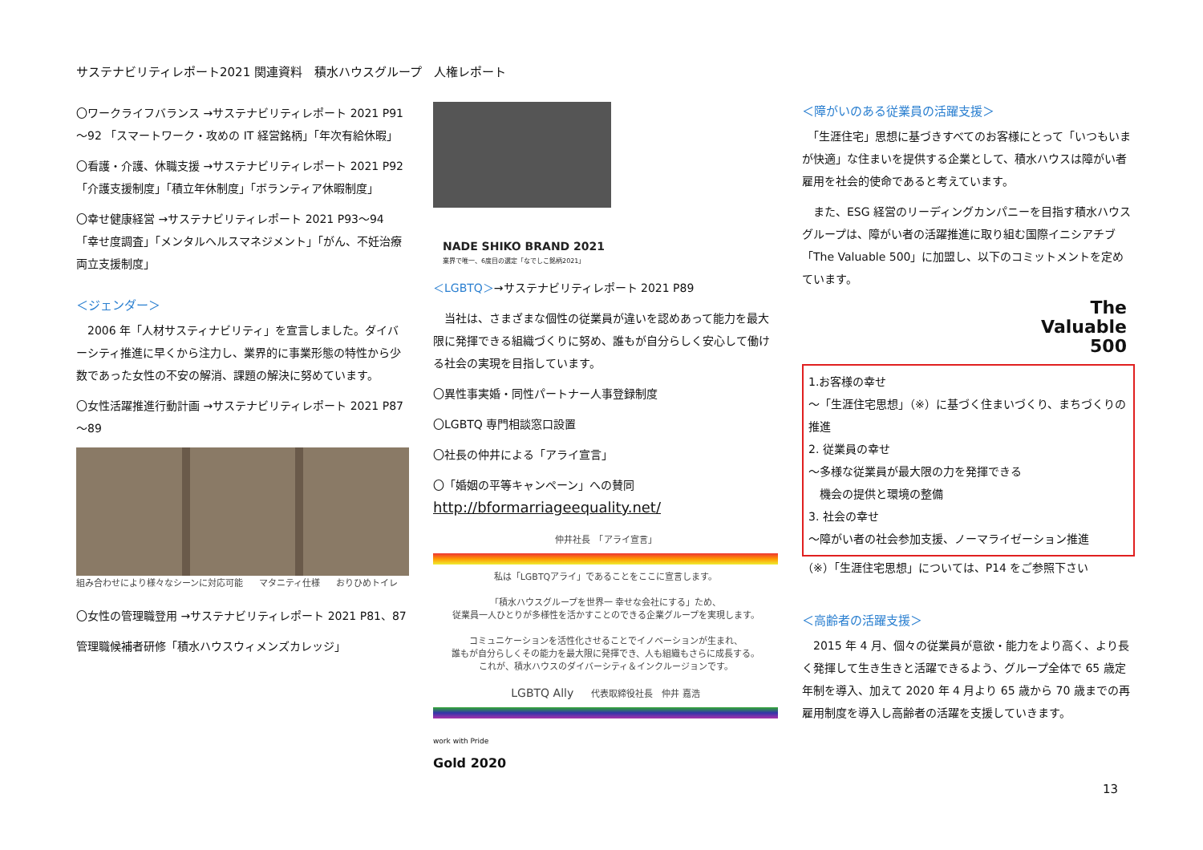サステナビリティレポート2021 関連資料　積水ハウスグループ　人権レポート
〇ワークライフバランス →サステナビリティレポート 2021 P91～92 「スマートワーク・攻めの IT 経営銘柄」「年次有給休暇」
〇看護・介護、休職支援 →サステナビリティレポート 2021 P92 「介護支援制度」「積立年休制度」「ボランティア休暇制度」
〇幸せ健康経営 →サステナビリティレポート 2021 P93～94 「幸せ度調査」「メンタルヘルスマネジメント」「がん、不妊治療両立支援制度」
＜ジェンダー＞
　2006 年「人材サスティナビリティ」を宣言しました。ダイバーシティ推進に早くから注力し、業界的に事業形態の特性から少数であった女性の不安の解消、課題の解決に努めています。
〇女性活躍推進行動計画 →サステナビリティレポート 2021 P87～89
組み合わせにより様々なシーンに対応可能 マタニティ仕様 おりひめトイレ
〇女性の管理職登用 →サステナビリティレポート 2021 P81、87
管理職候補者研修「積水ハウスウィメンズカレッジ」
NADE SHIKO BRAND 2021
業界で唯一、6度目の選定「なでしこ銘柄2021」
＜LGBTQ＞→サステナビリティレポート 2021 P89
　当社は、さまざまな個性の従業員が違いを認めあって能力を最大限に発揮できる組織づくりに努め、誰もが自分らしく安心して働ける社会の実現を目指しています。
〇異性事実婚・同性パートナー人事登録制度
〇LGBTQ 専門相談窓口設置
〇社長の仲井による「アライ宣言」
〇「婚姻の平等キャンペーン」への賛同
http://bformarriageequality.net/
仲井社長　「アライ宣言」
私は「LGBTQアライ」であることをここに宣言します。
「積水ハウスグループを世界一 幸せな会社にする」ため、
従業員一人ひとりが多様性を活かすことのできる企業グループを実現します。
コミュニケーションを活性化させることでイノベーションが生まれ、
誰もが自分らしくその能力を最大限に発揮でき、人も組織もさらに成長する。
これが、積水ハウスのダイバーシティ＆インクルージョンです。
LGBTQ Ally　　代表取締役社長　仲井 嘉浩
work with Pride
Gold 2020
＜障がいのある従業員の活躍支援＞
　「生涯住宅」思想に基づきすべてのお客様にとって「いつもいまが快適」な住まいを提供する企業として、積水ハウスは障がい者雇用を社会的使命であると考えています。
　また、ESG 経営のリーディングカンパニーを目指す積水ハウスグループは、障がい者の活躍推進に取り組む国際イニシアチブ「The Valuable 500」に加盟し、以下のコミットメントを定めています。
The
Valuable
500
1.お客様の幸せ
～「生涯住宅思想」（※）に基づく住まいづくり、まちづくりの推進
2. 従業員の幸せ
～多様な従業員が最大限の力を発揮できる
　機会の提供と環境の整備
3. 社会の幸せ
～障がい者の社会参加支援、ノーマライゼーション推進
（※）「生涯住宅思想」については、P14 をご参照下さい
＜高齢者の活躍支援＞
　2015 年 4 月、個々の従業員が意欲・能力をより高く、より長く発揮して生き生きと活躍できるよう、グループ全体で 65 歳定年制を導入、加えて 2020 年 4 月より 65 歳から 70 歳までの再雇用制度を導入し高齢者の活躍を支援していきます。
13